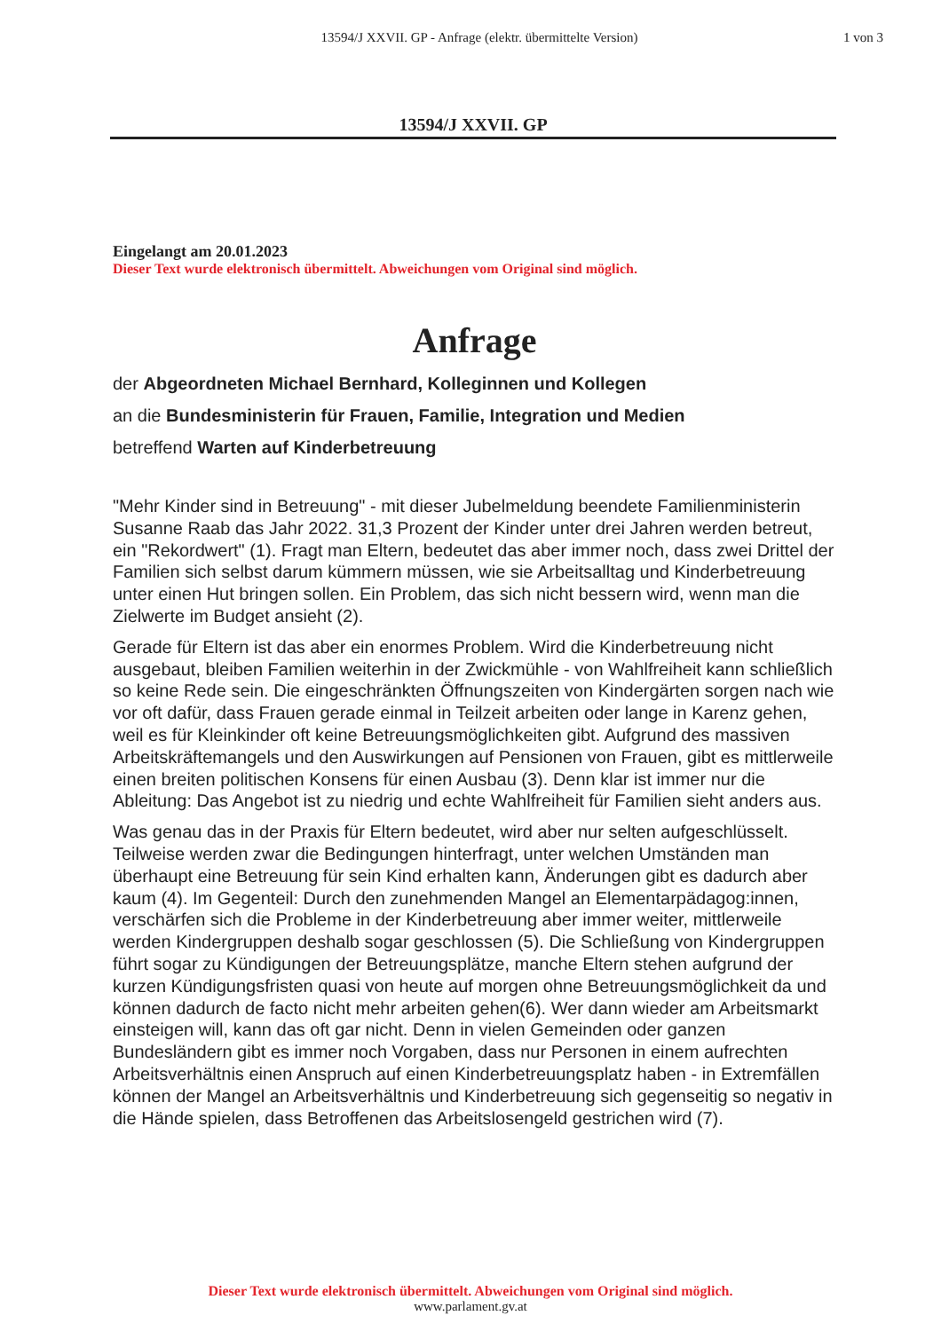13594/J XXVII. GP - Anfrage (elektr. übermittelte Version)
1 von 3
13594/J XXVII. GP
Eingelangt am 20.01.2023
Dieser Text wurde elektronisch übermittelt. Abweichungen vom Original sind möglich.
Anfrage
der Abgeordneten Michael Bernhard, Kolleginnen und Kollegen
an die Bundesministerin für Frauen, Familie, Integration und Medien
betreffend Warten auf Kinderbetreuung
"Mehr Kinder sind in Betreuung" - mit dieser Jubelmeldung beendete Familienministerin Susanne Raab das Jahr 2022. 31,3 Prozent der Kinder unter drei Jahren werden betreut, ein "Rekordwert" (1). Fragt man Eltern, bedeutet das aber immer noch, dass zwei Drittel der Familien sich selbst darum kümmern müssen, wie sie Arbeitsalltag und Kinderbetreuung unter einen Hut bringen sollen. Ein Problem, das sich nicht bessern wird, wenn man die Zielwerte im Budget ansieht (2).
Gerade für Eltern ist das aber ein enormes Problem. Wird die Kinderbetreuung nicht ausgebaut, bleiben Familien weiterhin in der Zwickmühle - von Wahlfreiheit kann schließlich so keine Rede sein. Die eingeschränkten Öffnungszeiten von Kindergärten sorgen nach wie vor oft dafür, dass Frauen gerade einmal in Teilzeit arbeiten oder lange in Karenz gehen, weil es für Kleinkinder oft keine Betreuungsmöglichkeiten gibt. Aufgrund des massiven Arbeitskräftemangels und den Auswirkungen auf Pensionen von Frauen, gibt es mittlerweile einen breiten politischen Konsens für einen Ausbau (3). Denn klar ist immer nur die Ableitung: Das Angebot ist zu niedrig und echte Wahlfreiheit für Familien sieht anders aus.
Was genau das in der Praxis für Eltern bedeutet, wird aber nur selten aufgeschlüsselt. Teilweise werden zwar die Bedingungen hinterfragt, unter welchen Umständen man überhaupt eine Betreuung für sein Kind erhalten kann, Änderungen gibt es dadurch aber kaum (4). Im Gegenteil: Durch den zunehmenden Mangel an Elementarpädagog:innen, verschärfen sich die Probleme in der Kinderbetreuung aber immer weiter, mittlerweile werden Kindergruppen deshalb sogar geschlossen (5). Die Schließung von Kindergruppen führt sogar zu Kündigungen der Betreuungsplätze, manche Eltern stehen aufgrund der kurzen Kündigungsfristen quasi von heute auf morgen ohne Betreuungsmöglichkeit da und können dadurch de facto nicht mehr arbeiten gehen(6). Wer dann wieder am Arbeitsmarkt einsteigen will, kann das oft gar nicht. Denn in vielen Gemeinden oder ganzen Bundesländern gibt es immer noch Vorgaben, dass nur Personen in einem aufrechten Arbeitsverhältnis einen Anspruch auf einen Kinderbetreuungsplatz haben - in Extremfällen können der Mangel an Arbeitsverhältnis und Kinderbetreuung sich gegenseitig so negativ in die Hände spielen, dass Betroffenen das Arbeitslosengeld gestrichen wird (7).
Dieser Text wurde elektronisch übermittelt. Abweichungen vom Original sind möglich.
www.parlament.gv.at